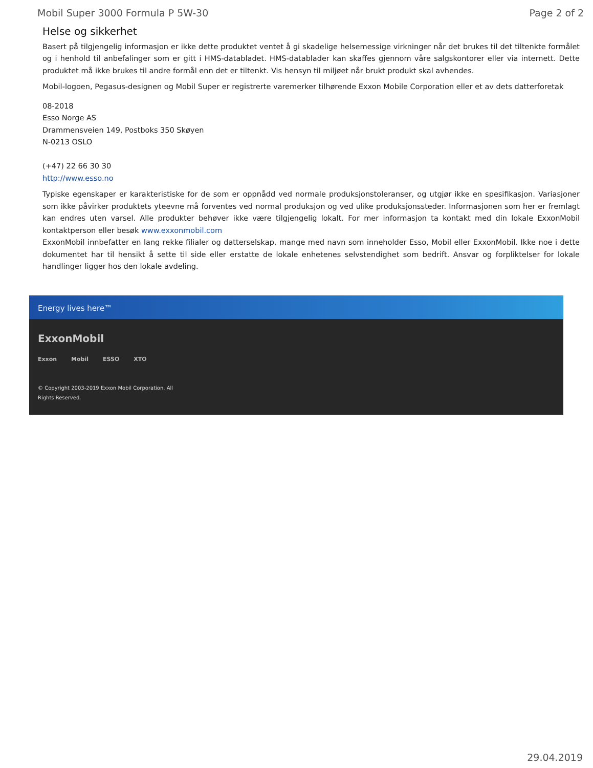Mobil Super 3000 Formula P 5W-30 Page 2 of 2
Helse og sikkerhet
Basert på tilgjengelig informasjon er ikke dette produktet ventet å gi skadelige helsemessige virkninger når det brukes til det tiltenkte formålet og i henhold til anbefalinger som er gitt i HMS-databladet. HMS-datablader kan skaffes gjennom våre salgskontorer eller via internett. Dette produktet må ikke brukes til andre formål enn det er tiltenkt. Vis hensyn til miljøet når brukt produkt skal avhendes.
Mobil-logoen, Pegasus-designen og Mobil Super er registrerte varemerker tilhørende Exxon Mobile Corporation eller et av dets datterforetak
08-2018
Esso Norge AS
Drammensveien 149, Postboks 350 Skøyen
N-0213 OSLO
(+47) 22 66 30 30
http://www.esso.no
Typiske egenskaper er karakteristiske for de som er oppnådd ved normale produksjonstoleranser, og utgjør ikke en spesifikasjon. Variasjoner som ikke påvirker produktets yteevne må forventes ved normal produksjon og ved ulike produksjonssteder. Informasjonen som her er fremlagt kan endres uten varsel. Alle produkter behøver ikke være tilgjengelig lokalt. For mer informasjon ta kontakt med din lokale ExxonMobil kontaktperson eller besøk www.exxonmobil.com
ExxonMobil innbefatter en lang rekke filialer og datterselskap, mange med navn som inneholder Esso, Mobil eller ExxonMobil. Ikke noe i dette dokumentet har til hensikt å sette til side eller erstatte de lokale enhetenes selvstendighet som bedrift. Ansvar og forpliktelser for lokale handlinger ligger hos den lokale avdeling.
Energy lives here™
ExxonMobil
Exxon Mobil ESSO XTO
© Copyright 2003-2019 Exxon Mobil Corporation. All
Rights Reserved.
29.04.2019